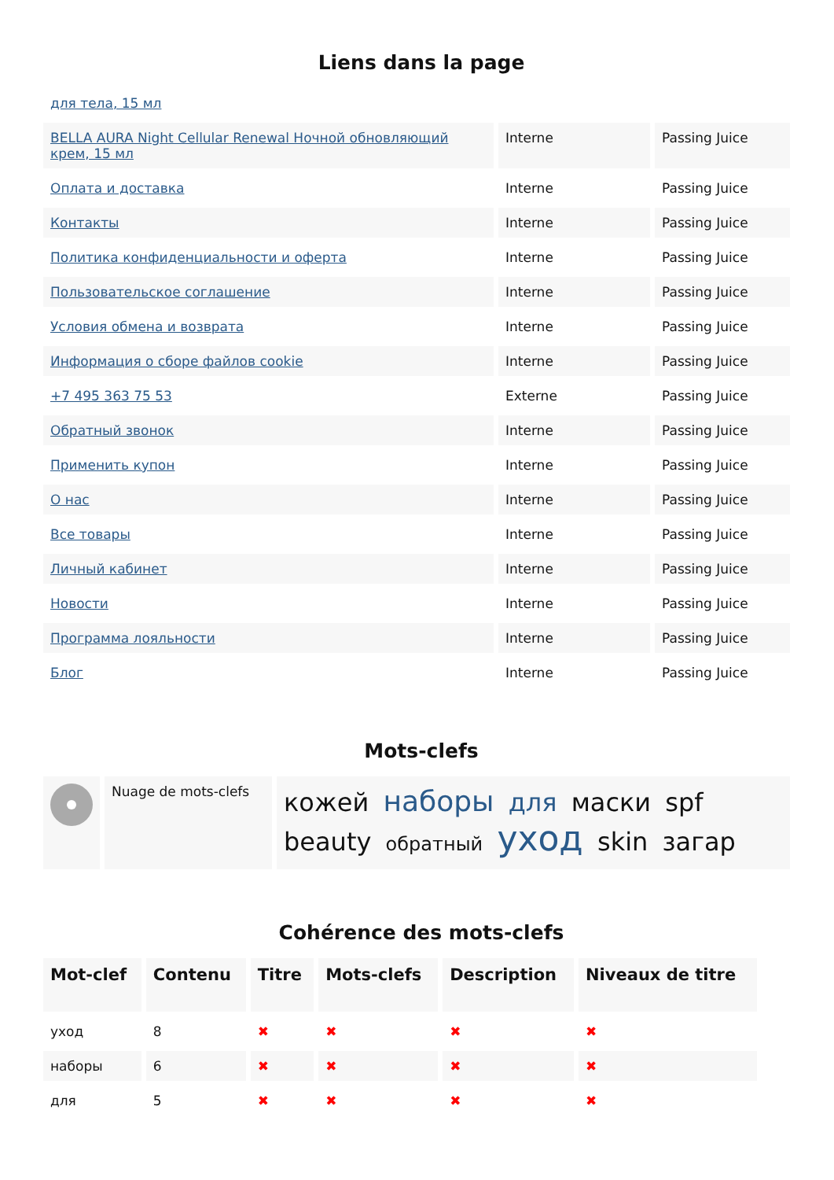Liens dans la page
| для тела, 15 мл | | |
| BELLA AURA Night Cellular Renewal Ночной обновляющий крем, 15 мл | Interne | Passing Juice |
| Оплата и доставка | Interne | Passing Juice |
| Контакты | Interne | Passing Juice |
| Политика конфиденциальности и оферта | Interne | Passing Juice |
| Пользовательское соглашение | Interne | Passing Juice |
| Условия обмена и возврата | Interne | Passing Juice |
| Информация о сборе файлов cookie | Interne | Passing Juice |
| +7 495 363 75 53 | Externe | Passing Juice |
| Обратный звонок | Interne | Passing Juice |
| Применить купон | Interne | Passing Juice |
| О нас | Interne | Passing Juice |
| Все товары | Interne | Passing Juice |
| Личный кабинет | Interne | Passing Juice |
| Новости | Interne | Passing Juice |
| Программа лояльности | Interne | Passing Juice |
| Блог | Interne | Passing Juice |
Mots-clefs
| | Nuage de mots-clefs | кожей наборы для маски spf beauty обратный уход skin загар |
Cohérence des mots-clefs
| Mot-clef | Contenu | Titre | Mots-clefs | Description | Niveaux de titre |
| --- | --- | --- | --- | --- | --- |
| уход | 8 | ✖ | ✖ | ✖ | ✖ |
| наборы | 6 | ✖ | ✖ | ✖ | ✖ |
| для | 5 | ✖ | ✖ | ✖ | ✖ |